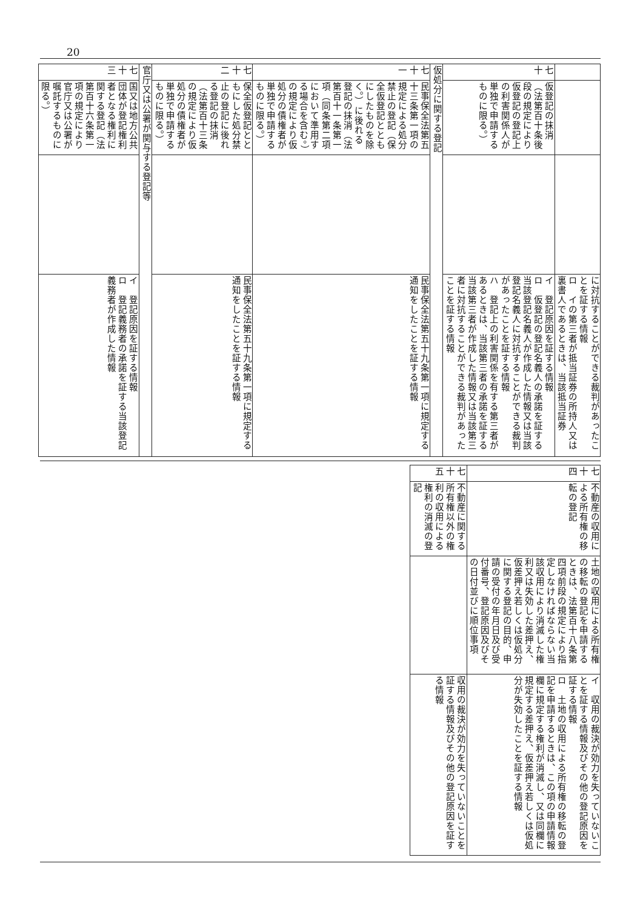20
| | | | に対抗することができる裁判があったことを証する情報 ロ イの第三者が抵当証券の所持人又は裏書人であるときは、当該抵当証券 |
| 七十 | 仮登記の抹消（法第百十条後段の規定により仮登記の登記上の利害関係人が単独で申請するものに限る。） | | イ 登記原因を証する情報 ロ 仮登記の登記名義人の承諾を証する当該登記名義人が作成した情報又は当該登記名義人に対抗することができる裁判があったことを証する情報 ハ 登記上の利害関係を有する第三者があるときは、当該第三者の承諾を証する当該第三者が作成した情報又は当該第三者に対抗することができる裁判があったことを証する情報 |
| 仮処分に関する登記 | | | |
| 七十一 | 民事保全法第五十三条第一項の規定による処分禁止の登記（保全仮登記とともにしたものを除く。）に後れる登記の抹消（法第百十一条第一項（同条第二項において準用する場合を含む。）の規定により仮処分の債権者が単独で申請するものに限る。） | | 民事保全法第五十九条第一項に規定する通知をしたことを証する情報 |
| 七十二 | 保全仮登記とともにした処分禁止の登記に後れる登記の抹消（法第百十三条の規定により仮処分の債権者が単独で申請するものに限る。） | | 民事保全法第五十九条第一項に規定する通知をしたことを証する情報 |
| 官庁又は公署が関与する登記等 | | | |
| 七十三 | 国又は地方公共団体が登記権利者となる権利に関する登記（法第百十六条第一項の規定により官庁又は公署が嘱託するものに限る。） | | イ 登記原因を証する情報 ロ 登記義務者の承諾を証する当該登記義務者が作成した情報 |
| 七十四 | 不動産の収用による所有権の移転の登記 | 土地の収用による所有権の移転の登記を申請するときは、法第百十八条第四項前段の規定により指定しなければならない当該収用により消滅した権利又は失効した差押え、仮差押え若しくは仮処分に関する登記の目的、申請の受付の年月日及び受付番号、登記原因及びその日付並びに順位事項 | イ 収用の裁決が効力を失っていないことを証する情報及びその他の登記原因を証する情報 ロ 土地の収用による所有権の移転の登記を申請するときは、この項の申請情報欄に規定する権利が消滅し、又は同欄に規定する差押え、仮差押え若しくは仮処分が失効したことを証する情報 |
| 七十五 | 不動産に関する所有権以外の権利の収用による権利の消滅の登記 | | 収用の裁決が効力を失っていないことを証する情報及びその他の登記原因を証する情報 |